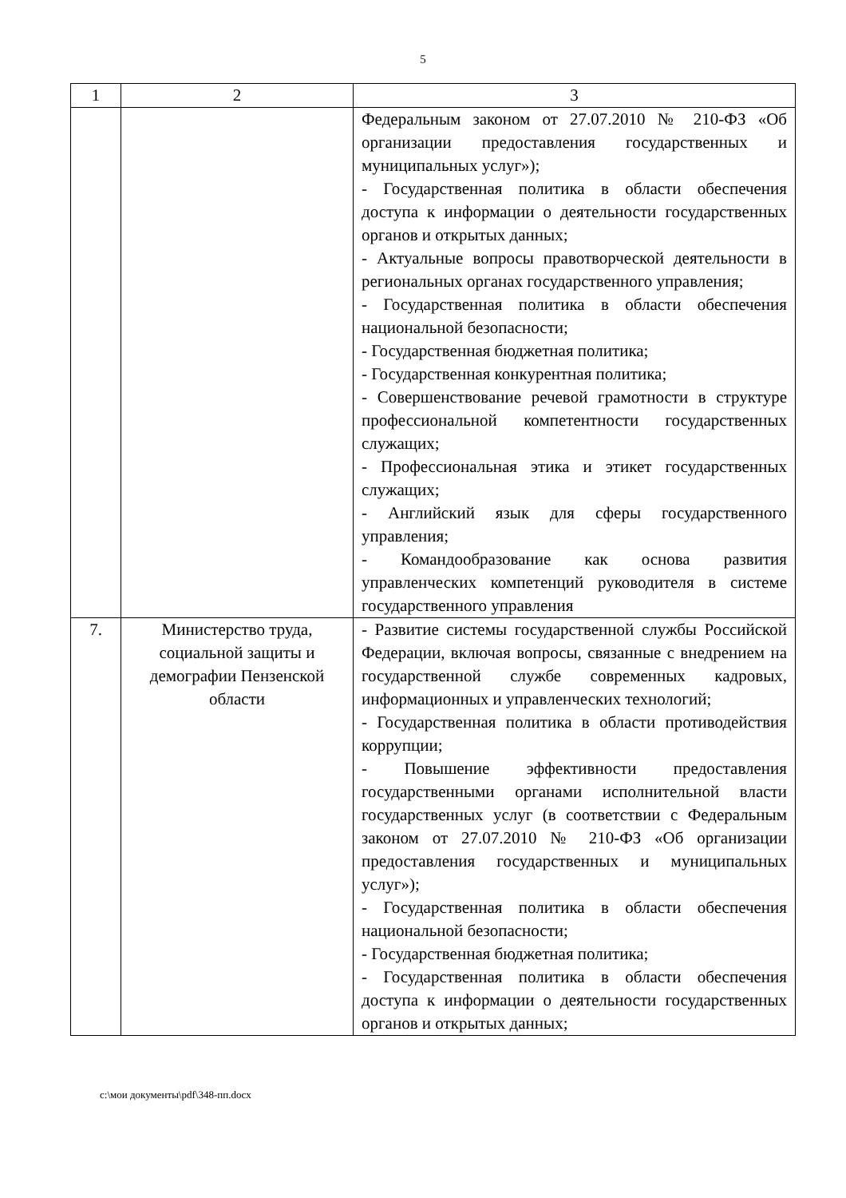5
| 1 | 2 | 3 |
| --- | --- | --- |
| | | Федеральным законом от 27.07.2010 № 210-ФЗ «Об организации предоставления государственных и муниципальных услуг»); - Государственная политика в области обеспечения доступа к информации о деятельности государственных органов и открытых данных; - Актуальные вопросы правотворческой деятельности в региональных органах государственного управления; - Государственная политика в области обеспечения национальной безопасности; - Государственная бюджетная политика; - Государственная конкурентная политика; - Совершенствование речевой грамотности в структуре профессиональной компетентности государственных служащих; - Профессиональная этика и этикет государственных служащих; - Английский язык для сферы государственного управления; - Командообразование как основа развития управленческих компетенций руководителя в системе государственного управления |
| 7. | Министерство труда, социальной защиты и демографии Пензенской области | - Развитие системы государственной службы Российской Федерации, включая вопросы, связанные с внедрением на государственной службе современных кадровых, информационных и управленческих технологий; - Государственная политика в области противодействия коррупции; - Повышение эффективности предоставления государственными органами исполнительной власти государственных услуг (в соответствии с Федеральным законом от 27.07.2010 № 210-ФЗ «Об организации предоставления государственных и муниципальных услуг»); - Государственная политика в области обеспечения национальной безопасности; - Государственная бюджетная политика; - Государственная политика в области обеспечения доступа к информации о деятельности государственных органов и открытых данных; |
c:\мои документы\pdf\348-пп.docx